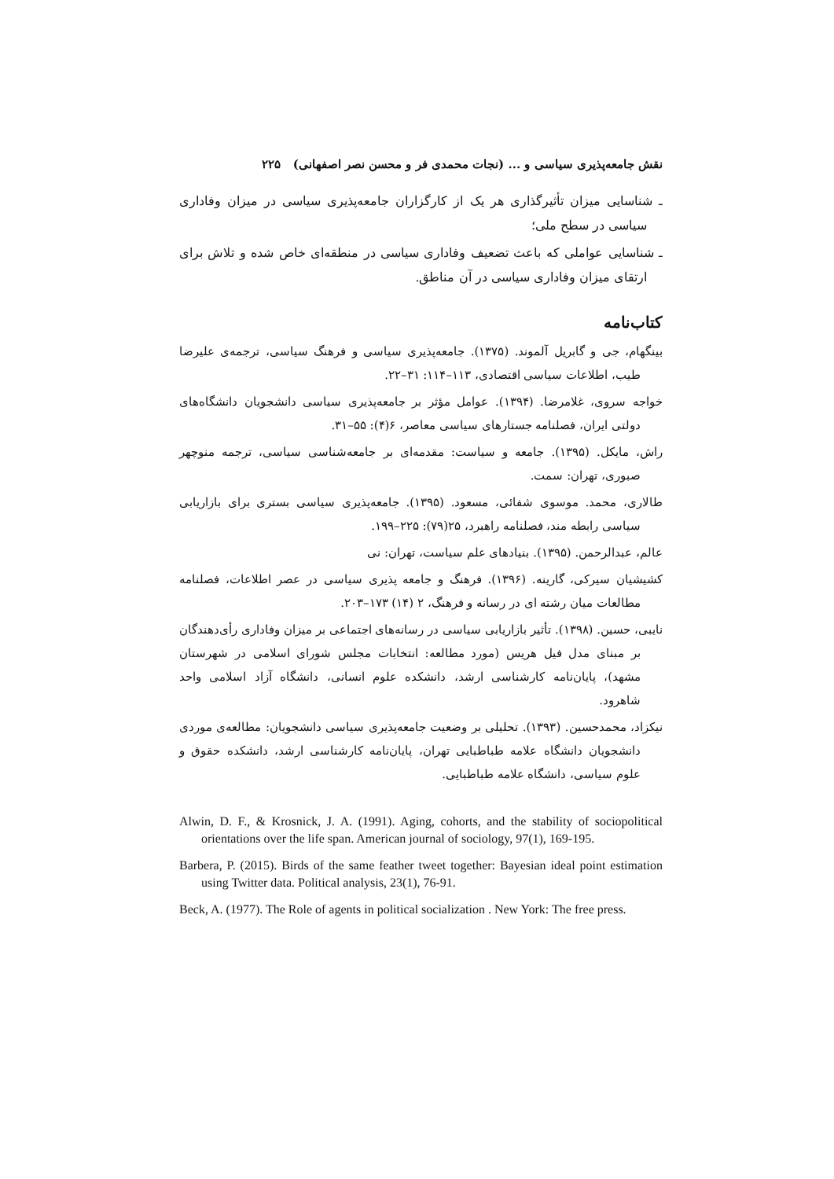نقش جامعه‌پذیری سیاسی و ... (نجات محمدی فر و محسن نصر اصفهانی) ۲۲۵
ـ شناسایی میزان تأثیرگذاری هر یک از کارگزاران جامعه‌پذیری سیاسی در میزان وفاداری سیاسی در سطح ملی؛
ـ شناسایی عواملی که باعث تضعیف وفاداری سیاسی در منطقه‌ای خاص شده و تلاش برای ارتقای میزان وفاداری سیاسی در آن مناطق.
کتاب‌نامه
بینگهام، جی و گابریل آلموند. (۱۳۷۵). جامعه‌پذیری سیاسی و فرهنگ سیاسی، ترجمه‌ی علیرضا طیب، اطلاعات سیاسی اقتصادی، ۱۱۳–۱۱۴: ۳۱–۲۲.
خواجه سروی، غلامرضا. (۱۳۹۴). عوامل مؤثر بر جامعه‌پذیری سیاسی دانشجویان دانشگاه‌های دولتی ایران، فصلنامه جستارهای سیاسی معاصر، ۶(۴): ۵۵–۳۱.
راش، مایکل. (۱۳۹۵). جامعه و سیاست: مقدمه‌ای بر جامعه‌شناسی سیاسی، ترجمه منوچهر صبوری، تهران: سمت.
طالاری، محمد. موسوی شفائی، مسعود. (۱۳۹۵). جامعه‌پذیری سیاسی بستری برای بازاریابی سیاسی رابطه مند، فصلنامه راهبرد، ۲۵(۷۹): ۲۲۵–۱۹۹.
عالم، عبدالرحمن. (۱۳۹۵). بنیادهای علم سیاست، تهران: نی
کشیشیان سیرکی، گارینه. (۱۳۹۶). فرهنگ و جامعه پذیری سیاسی در عصر اطلاعات، فصلنامه مطالعات میان رشته ای در رسانه و فرهنگ، ۲ (۱۴) ۱۷۳–۲۰۳.
نایبی، حسین. (۱۳۹۸). تأثیر بازاریابی سیاسی در رسانه‌های اجتماعی بر میزان وفاداری رأی‌دهندگان بر مبنای مدل فیل هریس (مورد مطالعه: انتخابات مجلس شورای اسلامی در شهرستان مشهد)، پایان‌نامه کارشناسی ارشد، دانشکده علوم انسانی، دانشگاه آزاد اسلامی واحد شاهرود.
نیکزاد، محمدحسین. (۱۳۹۳). تحلیلی بر وضعیت جامعه‌پذیری سیاسی دانشجویان: مطالعه‌ی موردی دانشجویان دانشگاه علامه طباطبایی تهران، پایان‌نامه کارشناسی ارشد، دانشکده حقوق و علوم سیاسی، دانشگاه علامه طباطبایی.
Alwin, D. F., & Krosnick, J. A. (1991). Aging, cohorts, and the stability of sociopolitical orientations over the life span. American journal of sociology, 97(1), 169-195.
Barbera, P. (2015). Birds of the same feather tweet together: Bayesian ideal point estimation using Twitter data. Political analysis, 23(1), 76-91.
Beck, A. (1977). The Role of agents in political socialization . New York: The free press.